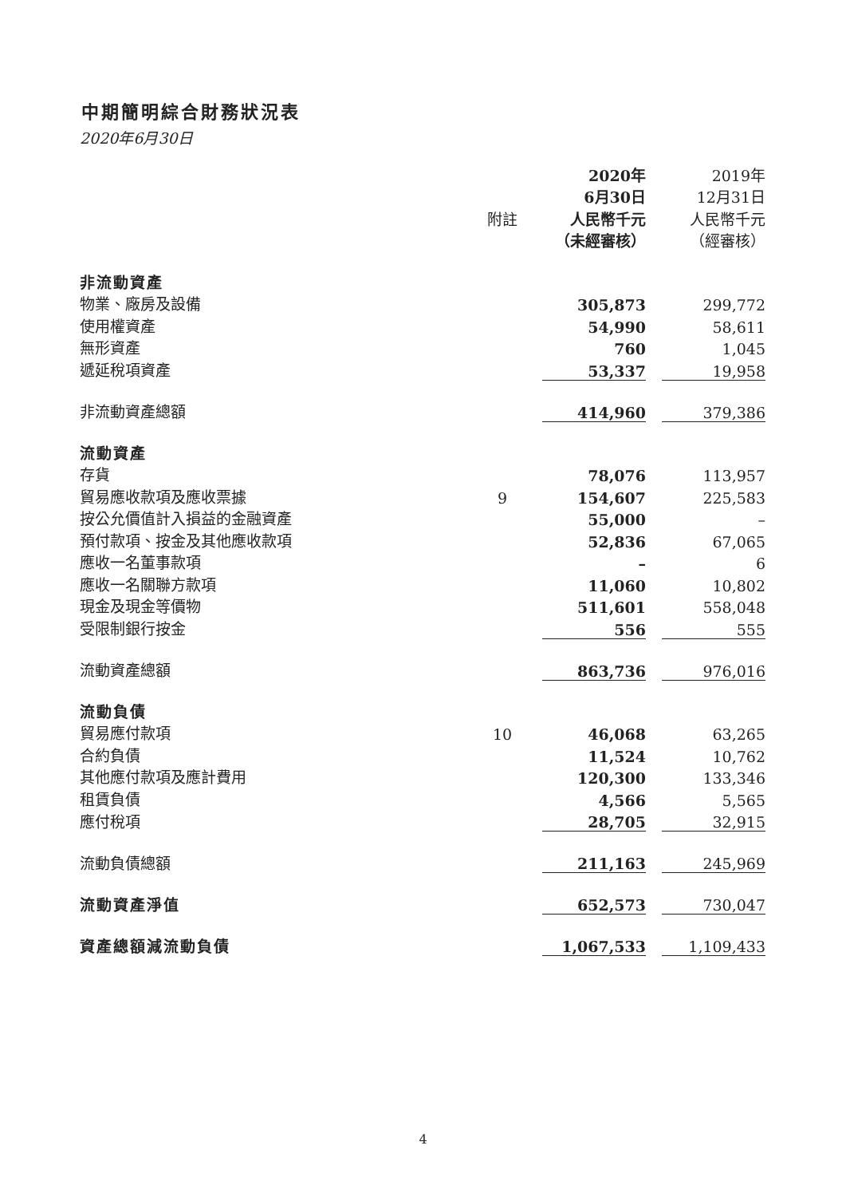中期簡明綜合財務狀況表
2020年6月30日
| | | 2020年 6月30日 | | 2019年 12月31日 |
| --- | --- | --- | --- | --- |
| | 附註 | 人民幣千元 | | 人民幣千元 |
| | | （未經審核） | | （經審核） |
| 非流動資產 | | | | |
| 物業、廠房及設備 | | 305,873 | | 299,772 |
| 使用權資產 | | 54,990 | | 58,611 |
| 無形資產 | | 760 | | 1,045 |
| 遞延稅項資產 | | 53,337 | | 19,958 |
| 非流動資產總額 | | 414,960 | | 379,386 |
| 流動資產 | | | | |
| 存貨 | | 78,076 | | 113,957 |
| 貿易應收款項及應收票據 | 9 | 154,607 | | 225,583 |
| 按公允價值計入損益的金融資產 | | 55,000 | | – |
| 預付款項、按金及其他應收款項 | | 52,836 | | 67,065 |
| 應收一名董事款項 | | – | | 6 |
| 應收一名關聯方款項 | | 11,060 | | 10,802 |
| 現金及現金等價物 | | 511,601 | | 558,048 |
| 受限制銀行按金 | | 556 | | 555 |
| 流動資產總額 | | 863,736 | | 976,016 |
| 流動負債 | | | | |
| 貿易應付款項 | 10 | 46,068 | | 63,265 |
| 合約負債 | | 11,524 | | 10,762 |
| 其他應付款項及應計費用 | | 120,300 | | 133,346 |
| 租賃負債 | | 4,566 | | 5,565 |
| 應付稅項 | | 28,705 | | 32,915 |
| 流動負債總額 | | 211,163 | | 245,969 |
| 流動資產淨值 | | 652,573 | | 730,047 |
| 資產總額減流動負債 | | 1,067,533 | | 1,109,433 |
4